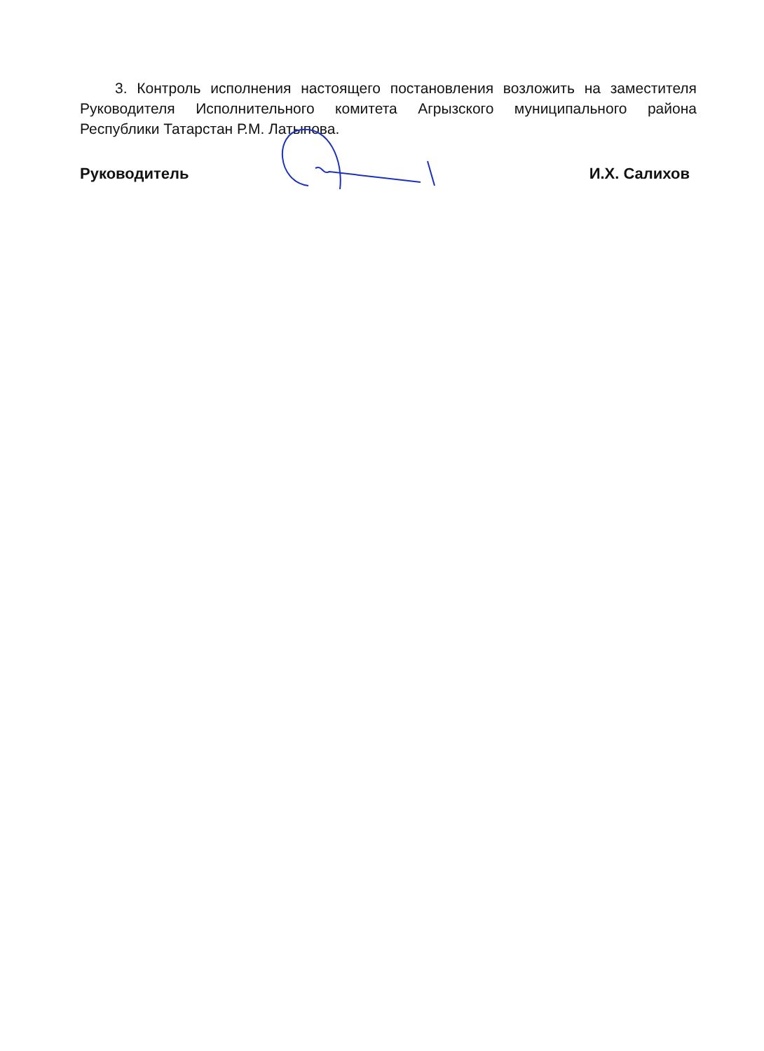3. Контроль исполнения настоящего постановления возложить на заместителя Руководителя Исполнительного комитета Агрызского муниципального района Республики Татарстан Р.М. Латыпова.
Руководитель И.Х. Салихов